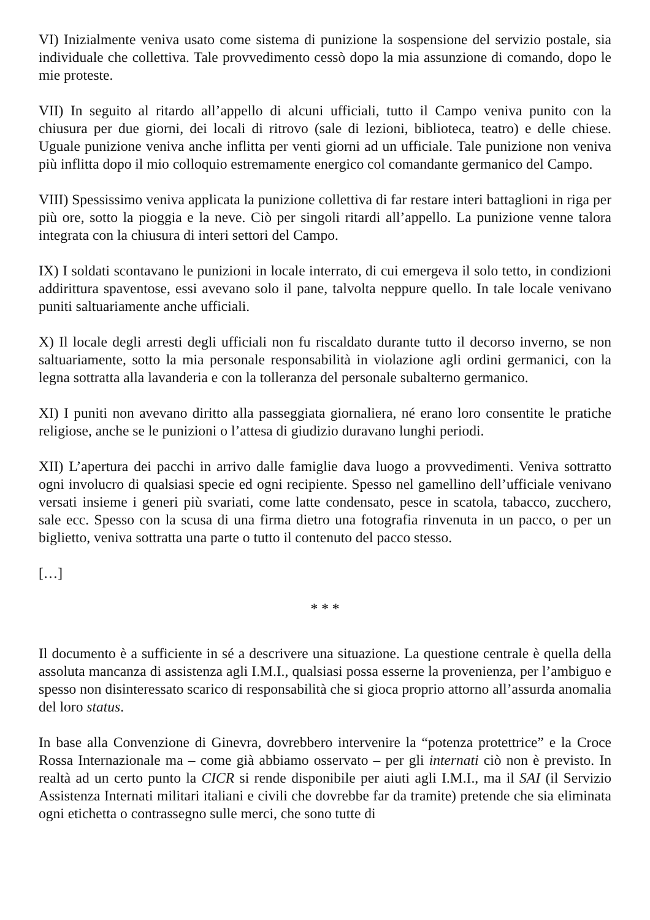VI) Inizialmente veniva usato come sistema di punizione la sospensione del servizio postale, sia individuale che collettiva. Tale provvedimento cessò dopo la mia assunzione di comando, dopo le mie proteste.
VII) In seguito al ritardo all’appello di alcuni ufficiali, tutto il Campo veniva punito con la chiusura per due giorni, dei locali di ritrovo (sale di lezioni, biblioteca, teatro) e delle chiese. Uguale punizione veniva anche inflitta per venti giorni ad un ufficiale. Tale punizione non veniva più inflitta dopo il mio colloquio estremamente energico col comandante germanico del Campo.
VIII) Spessissimo veniva applicata la punizione collettiva di far restare interi battaglioni in riga per più ore, sotto la pioggia e la neve. Ciò per singoli ritardi all’appello. La punizione venne talora integrata con la chiusura di interi settori del Campo.
IX) I soldati scontavano le punizioni in locale interrato, di cui emergeva il solo tetto, in condizioni addirittura spaventose, essi avevano solo il pane, talvolta neppure quello. In tale locale venivano puniti saltuariamente anche ufficiali.
X) Il locale degli arresti degli ufficiali non fu riscaldato durante tutto il decorso inverno, se non saltuariamente, sotto la mia personale responsabilità in violazione agli ordini germanici, con la legna sottratta alla lavanderia e con la tolleranza del personale subalterno germanico.
XI) I puniti non avevano diritto alla passeggiata giornaliera, né erano loro consentite le pratiche religiose, anche se le punizioni o l’attesa di giudizio duravano lunghi periodi.
XII) L’apertura dei pacchi in arrivo dalle famiglie dava luogo a provvedimenti. Veniva sottratto ogni involucro di qualsiasi specie ed ogni recipiente. Spesso nel gamellino dell’ufficiale venivano versati insieme i generi più svariati, come latte condensato, pesce in scatola, tabacco, zucchero, sale ecc. Spesso con la scusa di una firma dietro una fotografia rinvenuta in un pacco, o per un biglietto, veniva sottratta una parte o tutto il contenuto del pacco stesso.
[…]
* * *
Il documento è a sufficiente in sé a descrivere una situazione. La questione centrale è quella della assoluta mancanza di assistenza agli I.M.I., qualsiasi possa esserne la provenienza, per l’ambiguo e spesso non disinteressato scarico di responsabilità che si gioca proprio attorno all’assurda anomalia del loro status.
In base alla Convenzione di Ginevra, dovrebbero intervenire la “potenza protettrice” e la Croce Rossa Internazionale ma – come già abbiamo osservato – per gli internati ciò non è previsto. In realtà ad un certo punto la CICR si rende disponibile per aiuti agli I.M.I., ma il SAI (il Servizio Assistenza Internati militari italiani e civili che dovrebbe far da tramite) pretende che sia eliminata ogni etichetta o contrassegno sulle merci, che sono tutte di